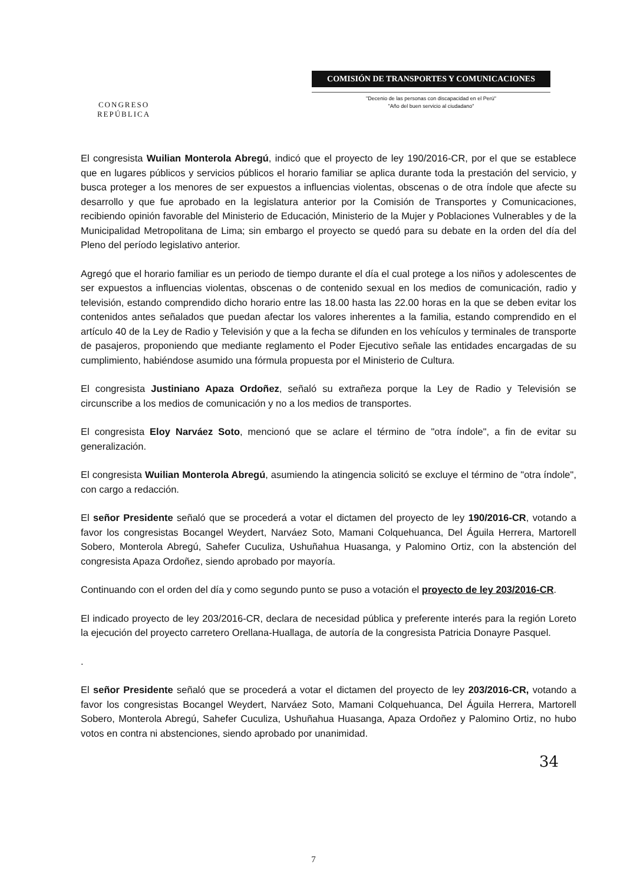CONGRESO
REPÚBLICA
COMISIÓN DE TRANSPORTES Y COMUNICACIONES
"Decenio de las personas con discapacidad en el Perú"
"Año del buen servicio al ciudadano"
El congresista Wuilian Monterola Abregú, indicó que el proyecto de ley 190/2016-CR, por el que se establece que en lugares públicos y servicios públicos el horario familiar se aplica durante toda la prestación del servicio, y busca proteger a los menores de ser expuestos a influencias violentas, obscenas o de otra índole que afecte su desarrollo y que fue aprobado en la legislatura anterior por la Comisión de Transportes y Comunicaciones, recibiendo opinión favorable del Ministerio de Educación, Ministerio de la Mujer y Poblaciones Vulnerables y de la Municipalidad Metropolitana de Lima; sin embargo el proyecto se quedó para su debate en la orden del día del Pleno del período legislativo anterior.
Agregó que el horario familiar es un periodo de tiempo durante el día el cual protege a los niños y adolescentes de ser expuestos a influencias violentas, obscenas o de contenido sexual en los medios de comunicación, radio y televisión, estando comprendido dicho horario entre las 18.00 hasta las 22.00 horas en la que se deben evitar los contenidos antes señalados que puedan afectar los valores inherentes a la familia, estando comprendido en el artículo 40 de la Ley de Radio y Televisión y que a la fecha se difunden en los vehículos y terminales de transporte de pasajeros, proponiendo que mediante reglamento el Poder Ejecutivo señale las entidades encargadas de su cumplimiento, habiéndose asumido una fórmula propuesta por el Ministerio de Cultura.
El congresista Justiniano Apaza Ordoñez, señaló su extrañeza porque la Ley de Radio y Televisión se circunscribe a los medios de comunicación y no a los medios de transportes.
El congresista Eloy Narváez Soto, mencionó que se aclare el término de "otra índole", a fin de evitar su generalización.
El congresista Wuilian Monterola Abregú, asumiendo la atingencia solicitó se excluye el término de "otra índole", con cargo a redacción.
El señor Presidente señaló que se procederá a votar el dictamen del proyecto de ley 190/2016-CR, votando a favor los congresistas Bocangel Weydert, Narváez Soto, Mamani Colquehuanca, Del Águila Herrera, Martorell Sobero, Monterola Abregú, Sahefer Cuculiza, Ushuñahua Huasanga, y Palomino Ortiz, con la abstención del congresista Apaza Ordoñez, siendo aprobado por mayoría.
Continuando con el orden del día y como segundo punto se puso a votación el proyecto de ley 203/2016-CR.
El indicado proyecto de ley 203/2016-CR, declara de necesidad pública y preferente interés para la región Loreto la ejecución del proyecto carretero Orellana-Huallaga, de autoría de la congresista Patricia Donayre Pasquel.
.
El señor Presidente señaló que se procederá a votar el dictamen del proyecto de ley 203/2016-CR, votando a favor los congresistas Bocangel Weydert, Narváez Soto, Mamani Colquehuanca, Del Águila Herrera, Martorell Sobero, Monterola Abregú, Sahefer Cuculiza, Ushuñahua Huasanga, Apaza Ordoñez y Palomino Ortiz, no hubo votos en contra ni abstenciones, siendo aprobado por unanimidad.
34
7